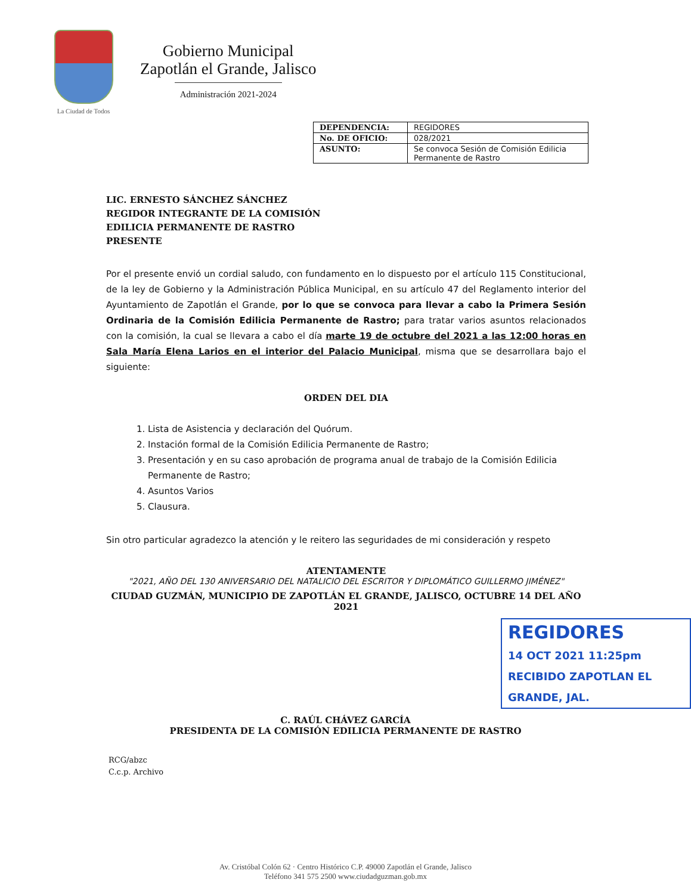La Ciudad de Todos
Gobierno Municipal
Zapotlán el Grande, Jalisco
Administración 2021-2024
| DEPENDENCIA: | REGIDORES |
| No. DE OFICIO: | 028/2021 |
| ASUNTO: | Se convoca Sesión de Comisión Edilicia Permanente de Rastro |
LIC. ERNESTO SÁNCHEZ SÁNCHEZ
REGIDOR INTEGRANTE DE LA COMISIÓN
EDILICIA PERMANENTE DE RASTRO
PRESENTE
Por el presente envió un cordial saludo, con fundamento en lo dispuesto por el artículo 115 Constitucional, de la ley de Gobierno y la Administración Pública Municipal, en su artículo 47 del Reglamento interior del Ayuntamiento de Zapotlán el Grande, por lo que se convoca para llevar a cabo la Primera Sesión Ordinaria de la Comisión Edilicia Permanente de Rastro; para tratar varios asuntos relacionados con la comisión, la cual se llevara a cabo el día marte 19 de octubre del 2021 a las 12:00 horas en Sala María Elena Larios en el interior del Palacio Municipal, misma que se desarrollara bajo el siguiente:
ORDEN DEL DIA
1. Lista de Asistencia y declaración del Quórum.
2. Instación formal de la Comisión Edilicia Permanente de Rastro;
3. Presentación y en su caso aprobación de programa anual de trabajo de la Comisión Edilicia Permanente de Rastro;
4. Asuntos Varios
5. Clausura.
Sin otro particular agradezco la atención y le reitero las seguridades de mi consideración y respeto
ATENTAMENTE
"2021, AÑO DEL 130 ANIVERSARIO DEL NATALICIO DEL ESCRITOR Y DIPLOMÁTICO GUILLERMO JIMÉNEZ"
CIUDAD GUZMÁN, MUNICIPIO DE ZAPOTLÁN EL GRANDE, JALISCO, OCTUBRE 14 DEL AÑO 2021
REGIDORES
14 OCT 2021 11:25pm RECIBIDO ZAPOTLAN EL GRANDE, JAL.
C. RAÚL CHÁVEZ GARCÍA
PRESIDENTA DE LA COMISIÓN EDILICIA PERMANENTE DE RASTRO
RCG/abzc
C.c.p. Archivo
Av. Cristóbal Colón 62 · Centro Histórico C.P. 49000 Zapotlán el Grande, Jalisco
Teléfono 341 575 2500 www.ciudadguzman.gob.mx